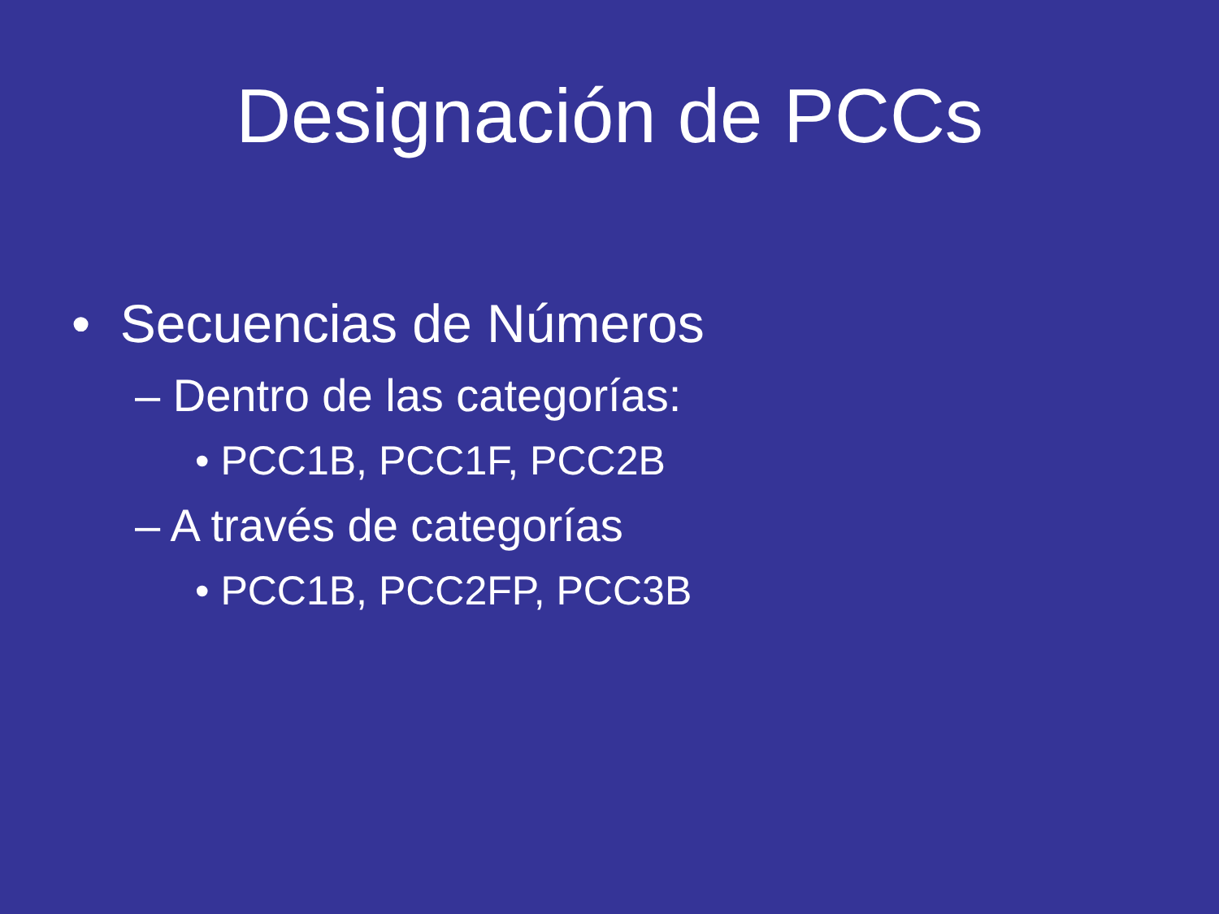Designación de PCCs
• Secuencias de Números
– Dentro de las categorías:
• PCC1B, PCC1F, PCC2B
– A través de categorías
• PCC1B, PCC2FP, PCC3B